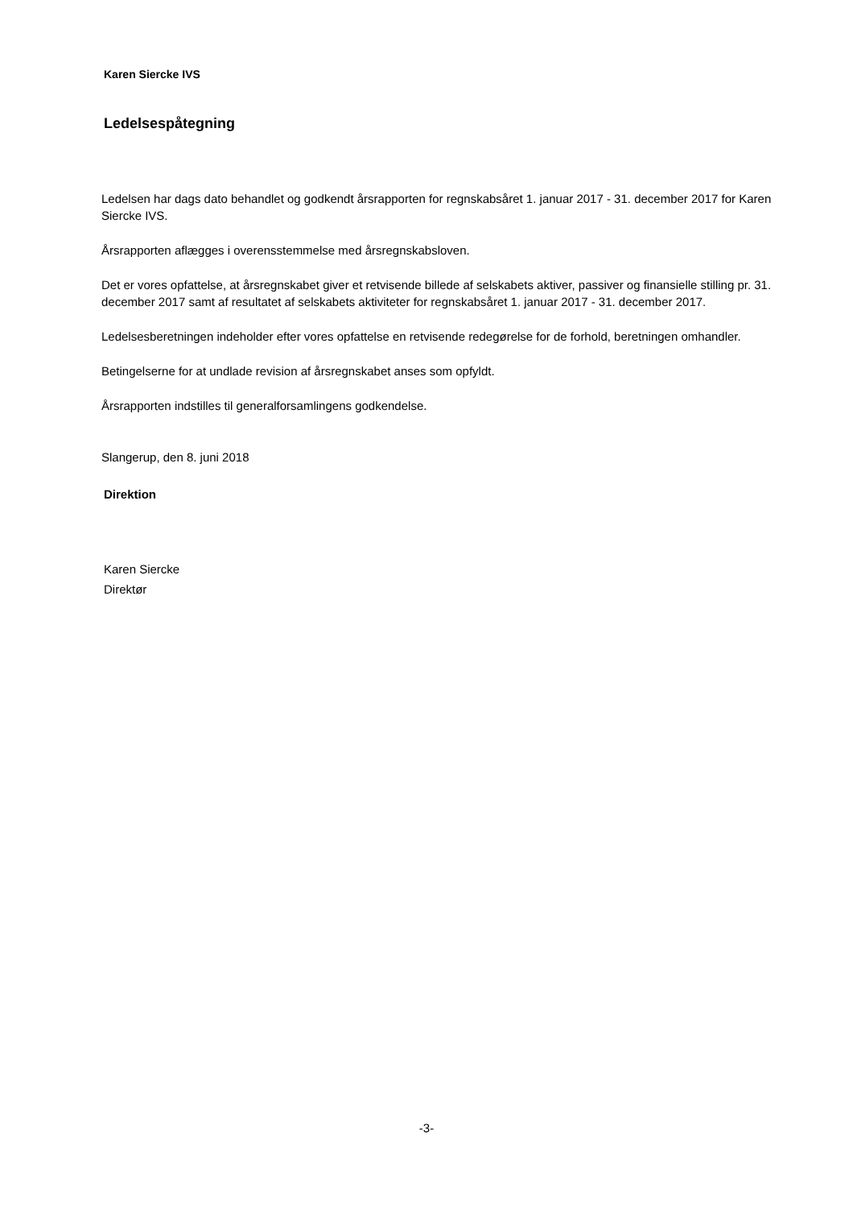Karen Siercke IVS
Ledelsespåtegning
Ledelsen har dags dato behandlet og godkendt årsrapporten for regnskabsåret 1. januar 2017 - 31. december 2017 for Karen Siercke IVS.
Årsrapporten aflægges i overensstemmelse med årsregnskabsloven.
Det er vores opfattelse, at årsregnskabet giver et retvisende billede af selskabets aktiver, passiver og finansielle stilling pr. 31. december 2017 samt af resultatet af selskabets aktiviteter for regnskabsåret 1. januar 2017 - 31. december 2017.
Ledelsesberetningen indeholder efter vores opfattelse en retvisende redegørelse for de forhold, beretningen omhandler.
Betingelserne for at undlade revision af årsregnskabet anses som opfyldt.
Årsrapporten indstilles til generalforsamlingens godkendelse.
Slangerup, den 8. juni 2018
Direktion
Karen Siercke
Direktør
-3-